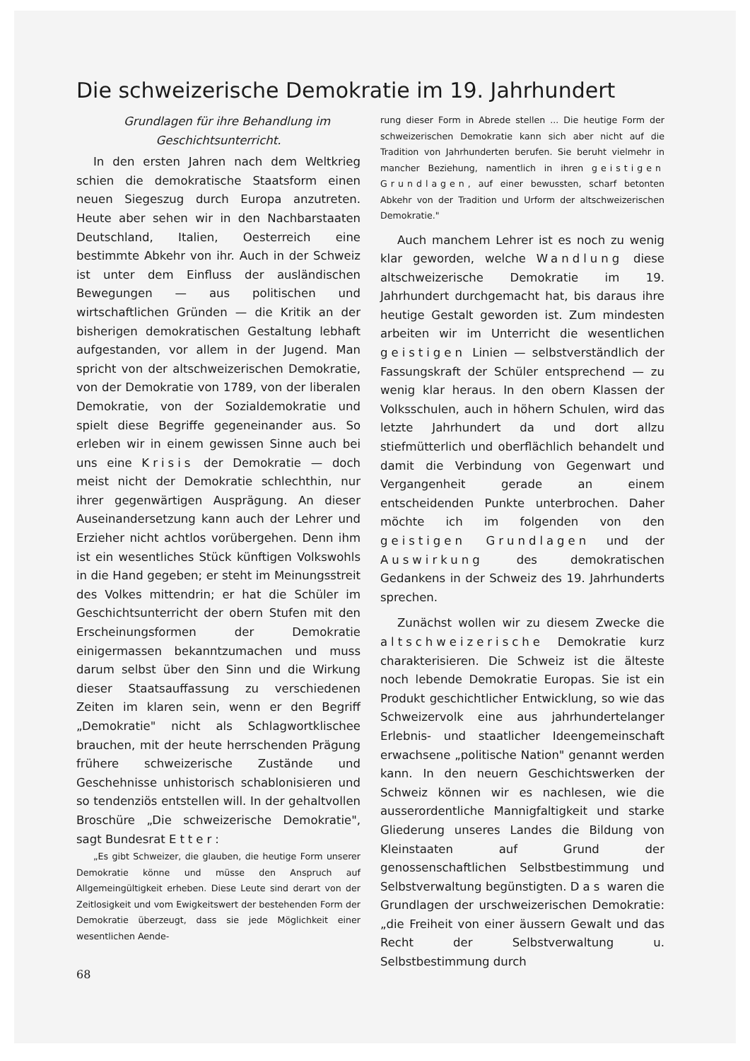Die schweizerische Demokratie im 19. Jahrhundert
Grundlagen für ihre Behandlung im Geschichtsunterricht.
In den ersten Jahren nach dem Weltkrieg schien die demokratische Staatsform einen neuen Siegeszug durch Europa anzutreten. Heute aber sehen wir in den Nachbarstaaten Deutschland, Italien, Oesterreich eine bestimmte Abkehr von ihr. Auch in der Schweiz ist unter dem Einfluss der ausländischen Bewegungen — aus politischen und wirtschaftlichen Gründen — die Kritik an der bisherigen demokratischen Gestaltung lebhaft aufgestanden, vor allem in der Jugend. Man spricht von der altschweizerischen Demokratie, von der Demokratie von 1789, von der liberalen Demokratie, von der Sozialdemokratie und spielt diese Begriffe gegeneinander aus. So erleben wir in einem gewissen Sinne auch bei uns eine Krisis der Demokratie — doch meist nicht der Demokratie schlechthin, nur ihrer gegenwärtigen Ausprägung. An dieser Auseinandersetzung kann auch der Lehrer und Erzieher nicht achtlos vorübergehen. Denn ihm ist ein wesentliches Stück künftigen Volkswohls in die Hand gegeben; er steht im Meinungsstreit des Volkes mittendrin; er hat die Schüler im Geschichtsunterricht der obern Stufen mit den Erscheinungsformen der Demokratie einigermassen bekanntzumachen und muss darum selbst über den Sinn und die Wirkung dieser Staatsauffassung zu verschiedenen Zeiten im klaren sein, wenn er den Begriff „Demokratie" nicht als Schlagwortklischee brauchen, mit der heute herrschenden Prägung frühere schweizerische Zustände und Geschehnisse unhistorisch schablonisieren und so tendenziös entstellen will. In der gehaltvollen Broschüre „Die schweizerische Demokratie", sagt Bundesrat Etter:
„Es gibt Schweizer, die glauben, die heutige Form unserer Demokratie könne und müsse den Anspruch auf Allgemeingültigkeit erheben. Diese Leute sind derart von der Zeitlosigkeit und vom Ewigkeitswert der bestehenden Form der Demokratie überzeugt, dass sie jede Möglichkeit einer wesentlichen Aende-
68
rung dieser Form in Abrede stellen ... Die heutige Form der schweizerischen Demokratie kann sich aber nicht auf die Tradition von Jahrhunderten berufen. Sie beruht vielmehr in mancher Beziehung, namentlich in ihren geistigen Grundlagen, auf einer bewussten, scharf betonten Abkehr von der Tradition und Urform der altschweizerischen Demokratie."
Auch manchem Lehrer ist es noch zu wenig klar geworden, welche Wandlung diese altschweizerische Demokratie im 19. Jahrhundert durchgemacht hat, bis daraus ihre heutige Gestalt geworden ist. Zum mindesten arbeiten wir im Unterricht die wesentlichen geistigen Linien — selbstverständlich der Fassungskraft der Schüler entsprechend — zu wenig klar heraus. In den obern Klassen der Volksschulen, auch in höhern Schulen, wird das letzte Jahrhundert da und dort allzu stiefmütterlich und oberflächlich behandelt und damit die Verbindung von Gegenwart und Vergangenheit gerade an einem entscheidenden Punkte unterbrochen. Daher möchte ich im folgenden von den geistigen Grundlagen und der Auswirkung des demokratischen Gedankens in der Schweiz des 19. Jahrhunderts sprechen.
Zunächst wollen wir zu diesem Zwecke die altschweizerische Demokratie kurz charakterisieren. Die Schweiz ist die älteste noch lebende Demokratie Europas. Sie ist ein Produkt geschichtlicher Entwicklung, so wie das Schweizervolk eine aus jahrhundertelanger Erlebnis- und staatlicher Ideengemeinschaft erwachsene „politische Nation" genannt werden kann. In den neuern Geschichtswerken der Schweiz können wir es nachlesen, wie die ausserordentliche Mannigfaltigkeit und starke Gliederung unseres Landes die Bildung von Kleinstaaten auf Grund der genossenschaftlichen Selbstbestimmung und Selbstverwaltung begünstigten. Das waren die Grundlagen der urschweizerischen Demokratie: „die Freiheit von einer äussern Gewalt und das Recht der Selbstverwaltung u. Selbstbestimmung durch